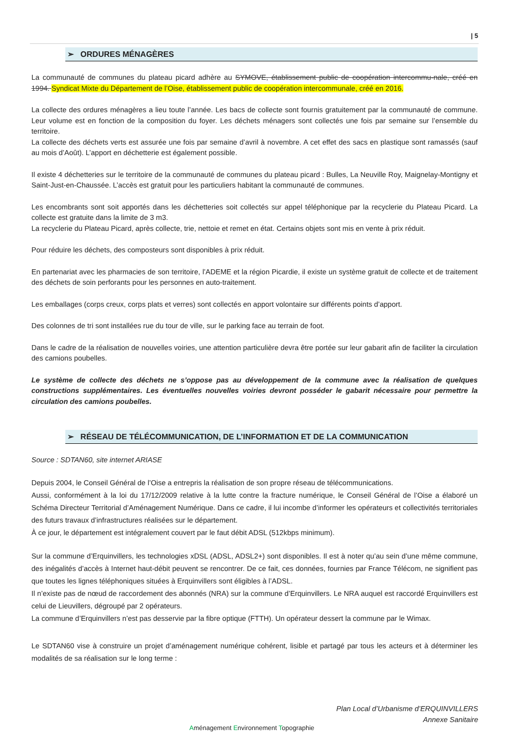| 5
➢ ORDURES MÉNAGÈRES
La communauté de communes du plateau picard adhère au SYMOVE, établissement public de coopération intercommu-nale, créé en 1994. Syndicat Mixte du Département de l’Oise, établissement public de coopération intercommunale, créé en 2016.
La collecte des ordures ménagères a lieu toute l’année. Les bacs de collecte sont fournis gratuitement par la communauté de commune. Leur volume est en fonction de la composition du foyer. Les déchets ménagers sont collectés une fois par semaine sur l’ensemble du territoire.
La collecte des déchets verts est assurée une fois par semaine d’avril à novembre. A cet effet des sacs en plastique sont ramassés (sauf au mois d’Août). L’apport en déchetterie est également possible.
Il existe 4 déchetteries sur le territoire de la communauté de communes du plateau picard : Bulles, La Neuville Roy, Maignelay-Montigny et Saint-Just-en-Chaussée. L’accès est gratuit pour les particuliers habitant la communauté de communes.
Les encombrants sont soit apportés dans les déchetteries soit collectés sur appel téléphonique par la recyclerie du Plateau Picard. La collecte est gratuite dans la limite de 3 m3.
La recyclerie du Plateau Picard, après collecte, trie, nettoie et remet en état. Certains objets sont mis en vente à prix réduit.
Pour réduire les déchets, des composteurs sont disponibles à prix réduit.
En partenariat avec les pharmacies de son territoire, l’ADEME et la région Picardie, il existe un système gratuit de collecte et de traitement des déchets de soin perforants pour les personnes en auto-traitement.
Les emballages (corps creux, corps plats et verres) sont collectés en apport volontaire sur différents points d’apport.
Des colonnes de tri sont installées rue du tour de ville, sur le parking face au terrain de foot.
Dans le cadre de la réalisation de nouvelles voiries, une attention particulière devra être portée sur leur gabarit afin de faciliter la circulation des camions poubelles.
Le système de collecte des déchets ne s’oppose pas au développement de la commune avec la réalisation de quelques constructions supplémentaires. Les éventuelles nouvelles voiries devront posséder le gabarit nécessaire pour permettre la circulation des camions poubelles.
➢ RÉSEAU DE TÉLÉCOMMUNICATION, DE L’INFORMATION ET DE LA COMMUNICATION
Source : SDTAN60, site internet ARIASE
Depuis 2004, le Conseil Général de l’Oise a entrepris la réalisation de son propre réseau de télécommunications.
Aussi, conformément à la loi du 17/12/2009 relative à la lutte contre la fracture numérique, le Conseil Général de l’Oise a élaboré un Schéma Directeur Territorial d’Aménagement Numérique. Dans ce cadre, il lui incombe d’informer les opérateurs et collectivités territoriales des futurs travaux d’infrastructures réalisées sur le département.
À ce jour, le département est intégralement couvert par le faut débit ADSL (512kbps minimum).
Sur la commune d’Erquinvillers, les technologies xDSL (ADSL, ADSL2+) sont disponibles. Il est à noter qu’au sein d’une même commune, des inégalités d’accès à Internet haut-débit peuvent se rencontrer. De ce fait, ces données, fournies par France Télécom, ne signifient pas que toutes les lignes téléphoniques situées à Erquinvillers sont éligibles à l’ADSL.
Il n’existe pas de nœud de raccordement des abonnés (NRA) sur la commune d’Erquinvillers. Le NRA auquel est raccordé Erquinvillers est celui de Lieuvillers, dégroupé par 2 opérateurs.
La commune d’Erquinvillers n’est pas desservie par la fibre optique (FTTH). Un opérateur dessert la commune par le Wimax.
Le SDTAN60 vise à construire un projet d’aménagement numérique cohérent, lisible et partagé par tous les acteurs et à déterminer les modalités de sa réalisation sur le long terme :
Plan Local d’Urbanisme d’ERQUINVILLERS
Annexe Sanitaire
Aménagement Environnement Topographie